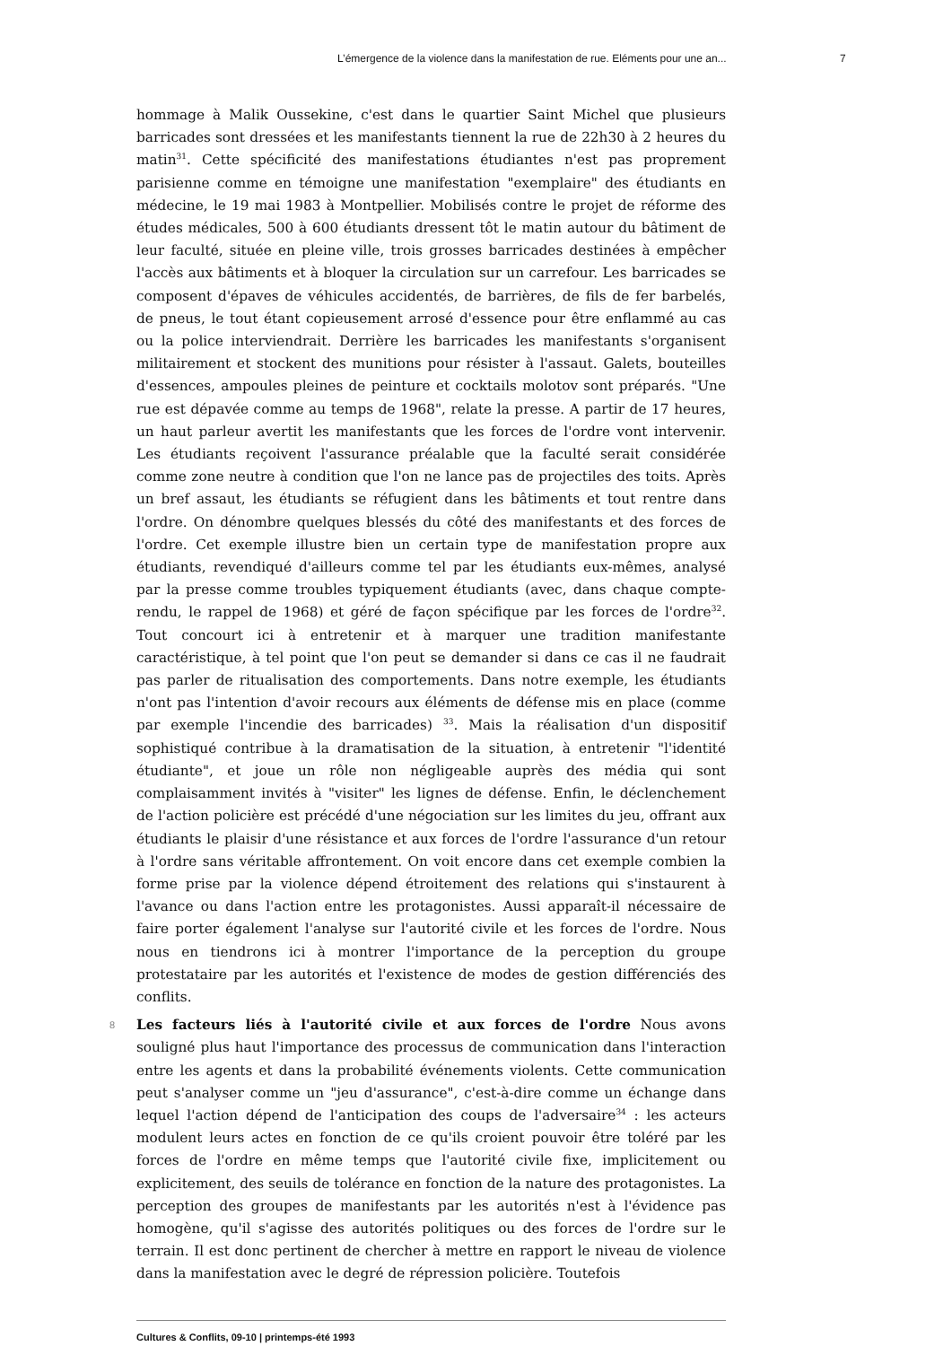L’émergence de la violence dans la manifestation de rue. Eléments pour une an... 7
hommage à Malik Oussekine, c'est dans le quartier Saint Michel que plusieurs barricades sont dressées et les manifestants tiennent la rue de 22h30 à 2 heures du matin<sup>31</sup>. Cette spécificité des manifestations étudiantes n'est pas proprement parisienne comme en témoigne une manifestation "exemplaire" des étudiants en médecine, le 19 mai 1983 à Montpellier. Mobilisés contre le projet de réforme des études médicales, 500 à 600 étudiants dressent tôt le matin autour du bâtiment de leur faculté, située en pleine ville, trois grosses barricades destinées à empêcher l'accès aux bâtiments et à bloquer la circulation sur un carrefour. Les barricades se composent d'épaves de véhicules accidentés, de barrières, de fils de fer barbelés, de pneus, le tout étant copieusement arrosé d'essence pour être enflammé au cas ou la police interviendrait. Derrière les barricades les manifestants s'organisent militairement et stockent des munitions pour résister à l'assaut. Galets, bouteilles d'essences, ampoules pleines de peinture et cocktails molotov sont préparés. "Une rue est dépavée comme au temps de 1968", relate la presse. A partir de 17 heures, un haut parleur avertit les manifestants que les forces de l'ordre vont intervenir. Les étudiants reçoivent l'assurance préalable que la faculté serait considérée comme zone neutre à condition que l'on ne lance pas de projectiles des toits. Après un bref assaut, les étudiants se réfugient dans les bâtiments et tout rentre dans l'ordre. On dénombre quelques blessés du côté des manifestants et des forces de l'ordre. Cet exemple illustre bien un certain type de manifestation propre aux étudiants, revendiqué d'ailleurs comme tel par les étudiants eux-mêmes, analysé par la presse comme troubles typiquement étudiants (avec, dans chaque compte-rendu, le rappel de 1968) et géré de façon spécifique par les forces de l'ordre<sup>32</sup>. Tout concourt ici à entretenir et à marquer une tradition manifestante caractéristique, à tel point que l'on peut se demander si dans ce cas il ne faudrait pas parler de ritualisation des comportements. Dans notre exemple, les étudiants n'ont pas l'intention d'avoir recours aux éléments de défense mis en place (comme par exemple l'incendie des barricades) <sup>33</sup>. Mais la réalisation d'un dispositif sophistiqué contribue à la dramatisation de la situation, à entretenir "l'identité étudiante", et joue un rôle non négligeable auprès des média qui sont complaisamment invités à "visiter" les lignes de défense. Enfin, le déclenchement de l'action policière est précédé d'une négociation sur les limites du jeu, offrant aux étudiants le plaisir d'une résistance et aux forces de l'ordre l'assurance d'un retour à l'ordre sans véritable affrontement. On voit encore dans cet exemple combien la forme prise par la violence dépend étroitement des relations qui s'instaurent à l'avance ou dans l'action entre les protagonistes. Aussi apparaît-il nécessaire de faire porter également l'analyse sur l'autorité civile et les forces de l'ordre. Nous nous en tiendrons ici à montrer l'importance de la perception du groupe protestataire par les autorités et l'existence de modes de gestion différenciés des conflits.
8 Les facteurs liés à l'autorité civile et aux forces de l'ordre Nous avons souligné plus haut l'importance des processus de communication dans l'interaction entre les agents et dans la probabilité événements violents. Cette communication peut s'analyser comme un "jeu d'assurance", c'est-à-dire comme un échange dans lequel l'action dépend de l'anticipation des coups de l'adversaire<sup>34</sup> : les acteurs modulent leurs actes en fonction de ce qu'ils croient pouvoir être toléré par les forces de l'ordre en même temps que l'autorité civile fixe, implicitement ou explicitement, des seuils de tolérance en fonction de la nature des protagonistes. La perception des groupes de manifestants par les autorités n'est à l'évidence pas homogène, qu'il s'agisse des autorités politiques ou des forces de l'ordre sur le terrain. Il est donc pertinent de chercher à mettre en rapport le niveau de violence dans la manifestation avec le degré de répression policière. Toutefois
Cultures & Conflits, 09-10 | printemps-été 1993